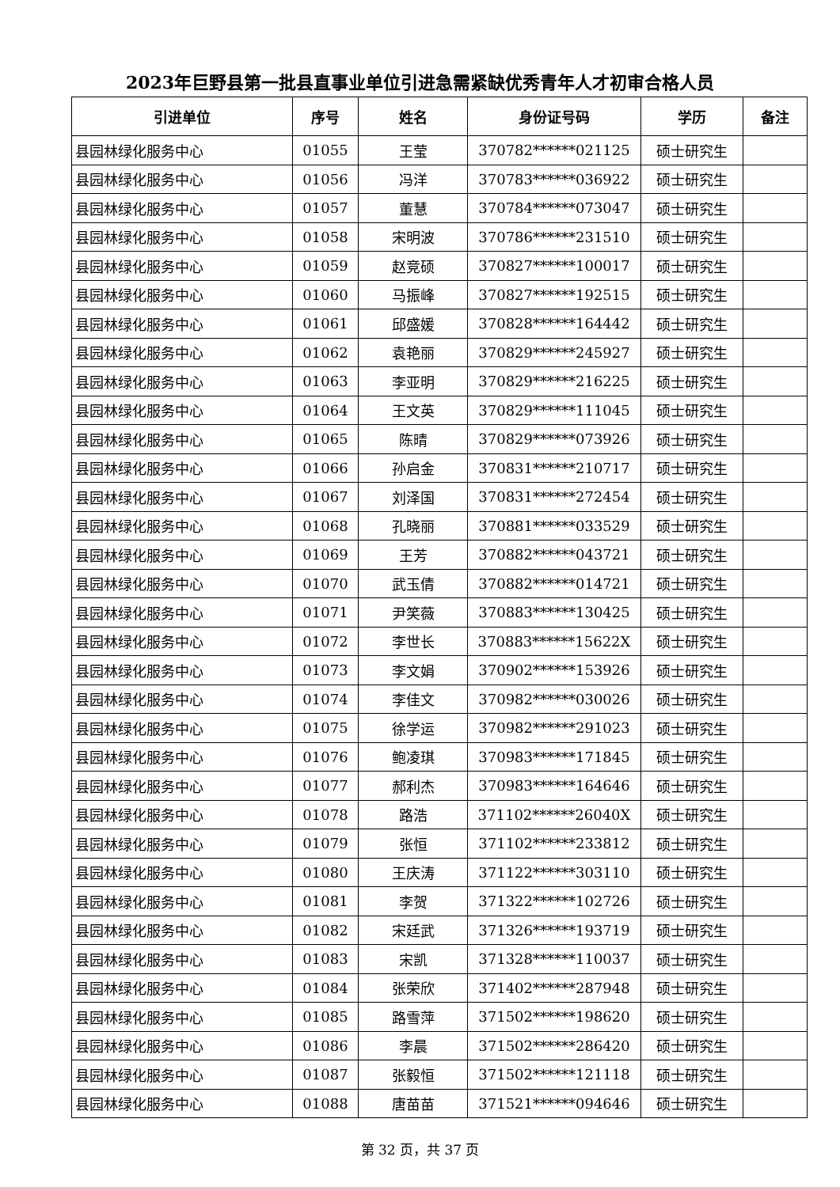2023年巨野县第一批县直事业单位引进急需紧缺优秀青年人才初审合格人员
| 引进单位 | 序号 | 姓名 | 身份证号码 | 学历 | 备注 |
| --- | --- | --- | --- | --- | --- |
| 县园林绿化服务中心 | 01055 | 王莹 | 370782******021125 | 硕士研究生 | |
| 县园林绿化服务中心 | 01056 | 冯洋 | 370783******036922 | 硕士研究生 | |
| 县园林绿化服务中心 | 01057 | 董慧 | 370784******073047 | 硕士研究生 | |
| 县园林绿化服务中心 | 01058 | 宋明波 | 370786******231510 | 硕士研究生 | |
| 县园林绿化服务中心 | 01059 | 赵竞硕 | 370827******100017 | 硕士研究生 | |
| 县园林绿化服务中心 | 01060 | 马振峰 | 370827******192515 | 硕士研究生 | |
| 县园林绿化服务中心 | 01061 | 邱盛媛 | 370828******164442 | 硕士研究生 | |
| 县园林绿化服务中心 | 01062 | 袁艳丽 | 370829******245927 | 硕士研究生 | |
| 县园林绿化服务中心 | 01063 | 李亚明 | 370829******216225 | 硕士研究生 | |
| 县园林绿化服务中心 | 01064 | 王文英 | 370829******111045 | 硕士研究生 | |
| 县园林绿化服务中心 | 01065 | 陈晴 | 370829******073926 | 硕士研究生 | |
| 县园林绿化服务中心 | 01066 | 孙启金 | 370831******210717 | 硕士研究生 | |
| 县园林绿化服务中心 | 01067 | 刘泽国 | 370831******272454 | 硕士研究生 | |
| 县园林绿化服务中心 | 01068 | 孔晓丽 | 370881******033529 | 硕士研究生 | |
| 县园林绿化服务中心 | 01069 | 王芳 | 370882******043721 | 硕士研究生 | |
| 县园林绿化服务中心 | 01070 | 武玉倩 | 370882******014721 | 硕士研究生 | |
| 县园林绿化服务中心 | 01071 | 尹笑薇 | 370883******130425 | 硕士研究生 | |
| 县园林绿化服务中心 | 01072 | 李世长 | 370883******15622X | 硕士研究生 | |
| 县园林绿化服务中心 | 01073 | 李文娟 | 370902******153926 | 硕士研究生 | |
| 县园林绿化服务中心 | 01074 | 李佳文 | 370982******030026 | 硕士研究生 | |
| 县园林绿化服务中心 | 01075 | 徐学运 | 370982******291023 | 硕士研究生 | |
| 县园林绿化服务中心 | 01076 | 鲍凌琪 | 370983******171845 | 硕士研究生 | |
| 县园林绿化服务中心 | 01077 | 郝利杰 | 370983******164646 | 硕士研究生 | |
| 县园林绿化服务中心 | 01078 | 路浩 | 371102******26040X | 硕士研究生 | |
| 县园林绿化服务中心 | 01079 | 张恒 | 371102******233812 | 硕士研究生 | |
| 县园林绿化服务中心 | 01080 | 王庆涛 | 371122******303110 | 硕士研究生 | |
| 县园林绿化服务中心 | 01081 | 李贺 | 371322******102726 | 硕士研究生 | |
| 县园林绿化服务中心 | 01082 | 宋廷武 | 371326******193719 | 硕士研究生 | |
| 县园林绿化服务中心 | 01083 | 宋凯 | 371328******110037 | 硕士研究生 | |
| 县园林绿化服务中心 | 01084 | 张荣欣 | 371402******287948 | 硕士研究生 | |
| 县园林绿化服务中心 | 01085 | 路雪萍 | 371502******198620 | 硕士研究生 | |
| 县园林绿化服务中心 | 01086 | 李晨 | 371502******286420 | 硕士研究生 | |
| 县园林绿化服务中心 | 01087 | 张毅恒 | 371502******121118 | 硕士研究生 | |
| 县园林绿化服务中心 | 01088 | 唐苗苗 | 371521******094646 | 硕士研究生 | |
第 32 页，共 37 页